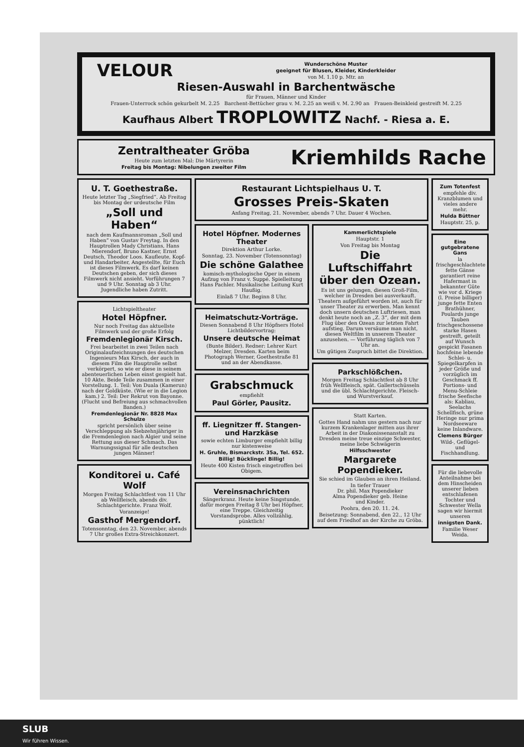VELOUR
Wunderschöne Muster
geeignet für Blusen, Kleider, Kinderkleider
von M. 1.10 p. Mtr. an
Riesen-Auswahl in Barchentwäsche
für Frauen, Männer und Kinder
Frauen-Unterrock schön gekurbelt M. 2.25 Barchent-Bettücher grau v. M. 2.25 an weiß v. M. 2.90 an Frauen-Beinkleid gestreift M. 2.25
Kaufhaus Albert TROPLOWITZ Nachf. - Riesa a. E.
Zentraltheater Gröba
Heute zum letzten Mal: Die Märtyrerin
Freitag bis Montag: Nibelungen zweiter Film
Kriemhilds Rache
U. T. Goethestraße.
Heute letzter Tag „Siegfried“. Ab Freitag bis Montag der urdeutsche Film
„Soll und Haben“
nach dem Kaufmannsroman „Soll und Haben“ von Gustav Freytag. In den Hauptrollen Mady Christians, Hans Mierendorf, Bruno Kastner, Ernst Deutsch, Theodor Loos. Kaufleute, Kopf- und Handarbeiter, Angestellte, für Euch ist dieses Filmwerk. Es darf keinen Deutschen geben, der sich dieses Filmwerk nicht ansieht. Vorführungen 7 und 9 Uhr. Sonntag ab 3 Uhr. Jugendliche haben Zutritt.
Lichtspieltheater
Hotel Höpfner.
Nur noch Freitag das aktuellste Filmwerk und der große Erfolg
Fremdenlegionär Kirsch.
Frei bearbeitet in zwei Teilen nach Originalaufzeichnungen des deutschen Ingenieurs Max Kirsch, der auch in diesem Film die Hauptrolle selbst verkörpert, so wie er diese in seinem abenteuerlichen Leben einst gespielt hat. 10 Akte. Beide Teile zusammen in einer Vorstellung. 1. Teil: Von Duala (Kamerun) nach der Goldküste. (Wie er in die Legion kam.) 2. Teil: Der Rekrut von Bayonne. (Flucht und Befreiung aus schmachvollen Banden.)
Fremdenlegionär Nr. 8828 Max Schulze
spricht persönlich über seine Verschleppung als Siebzehnjähriger in die Fremdenlegion nach Algier und seine Rettung aus dieser Schmach. Das Warnungssignal für alle deutschen jungen Männer!
Konditorei u. Café Wolf
Morgen Freitag Schlachtfest von 11 Uhr ab Wellfleisch, abends div. Schlachtgerichte. Franz Wolf.
Voranzeige!
Gasthof Mergendorf.
Totensonntag, den 23. November, abends 7 Uhr großes Extra-Streichkonzert.
Restaurant Lichtspielhaus U. T.
Grosses Preis-Skaten
Anfang Freitag, 21. November, abends 7 Uhr. Dauer 4 Wochen.
Hotel Höpfner. Modernes Theater
Direktion Arthur Lorke.
Sonntag, 23. November (Totensonntag)
Die schöne Galathee
komisch-mythologische Oper in einem Aufzug von Franz v. Suppé. Spielleitung Hans Pachler. Musikalische Leitung Kurt Haußig.
Einlaß 7 Uhr. Beginn 8 Uhr.
Heimatschutz-Vorträge.
Diesen Sonnabend 8 Uhr Höpfners Hotel Lichtbildervortrag:
Unsere deutsche Heimat
(Bunte Bilder). Redner: Lehrer Kurt Melzer, Dresden. Karten beim Photograph Werner, Goethestraße 81 und an der Abendkasse.
Grabschmuck
empfiehlt
Paul Görler, Pausitz.
ff. Liegnitzer ff. Stangen- und Harzkäse
sowie echten Limburger empfiehlt billig nur kistenweise
H. Gruhle, Bismarckstr. 35a, Tel. 652.
Billig! Bücklinge! Billig!
Heute 400 Kisten frisch eingetroffen bei Obigem.
Vereinsnachrichten
Sängerkranz. Heute keine Singstunde, dafür morgen Freitag 8 Uhr bei Höpfner, eine Treppe. Gleichzeitig Vorstandsprobe. Alles vollzählig, pünktlich!
Kammerlichtspiele
Hauptstr. 1
Von Freitag bis Montag
Die Luftschiffahrt über den Ozean.
Es ist uns gelungen, diesen Groß-Film, welcher in Dresden bei ausverkauft. Theatern aufgeführt worden ist, auch für unser Theater zu erwerben. Man kennt doch unsern deutschen Luftriesen, man denkt heute noch an „Z. 3“, der mit dem Flug über den Ozean zur letzten Fahrt aufstieg. Darum versäume man nicht, diesen Weltfilm in unserem Theater anzusehen. — Vorführung täglich von 7 Uhr an.
Um gütigen Zuspruch bittet die Direktion.
Parkschlößchen.
Morgen Freitag Schlachtfest ab 8 Uhr früh Wellfleisch, spät. Gallertschüsseln und die übl. Schlachtgerichte. Fleisch- und Wurstverkauf.
Statt Karten.
Gottes Hand nahm uns gestern nach nur kurzem Krankenlager mitten aus ihrer Arbeit in der Diakonissenanstalt zu Dresden meine treue einzige Schwester, meine liebe Schwägerin
Hilfsschwester
Margarete Popendieker.
Sie schied im Glauben an ihren Heiland.
In tiefer Trauer
Dr. phil. Max Popendieker
Alma Popendieker geb. Heine
und Kinder.
Poohra, den 20. 11. 24.
Beisetzung: Sonnabend, den 22., 12 Uhr auf dem Friedhof an der Kirche zu Gröba.
Zum Totenfest
empfehle div. Kranzblumen und vieles andere mehr.
Hulda Büttner
Hauptstr. 25, p.
Eine gutgebratene Gans
la frischgeschlachtete fette Gänse garantiert reine Hafermast in bekannter Güte wie vor d. Kriege (l. Preise billiger) junge fette Enten Brathühner, Poulards junge Tauben frischgeschossene starke Hasen gestreift, geteilt auf Wunsch gespickt Fasanen hochfeine lebende Schlei- u. Spiegelkarpfen in jeder Größe und vorzüglich im Geschmack ff. Portions- und Menu-Schleie frische Seefische als: Kabliau, Seelachs Schellfisch, grüne Heringe nur prima Nordseeware keine Inlandware.
Clemens Bürger
Wild-, Geflügel- und Fischhandlung.
Für die liebevolle Anteilnahme bei dem Hinscheiden unserer lieben entschlafenen Tochter und Schwester Wella sagen wir hiermit unseren
innigsten Dank.
Familie Weser Weida.
SLUB
Wir führen Wissen.